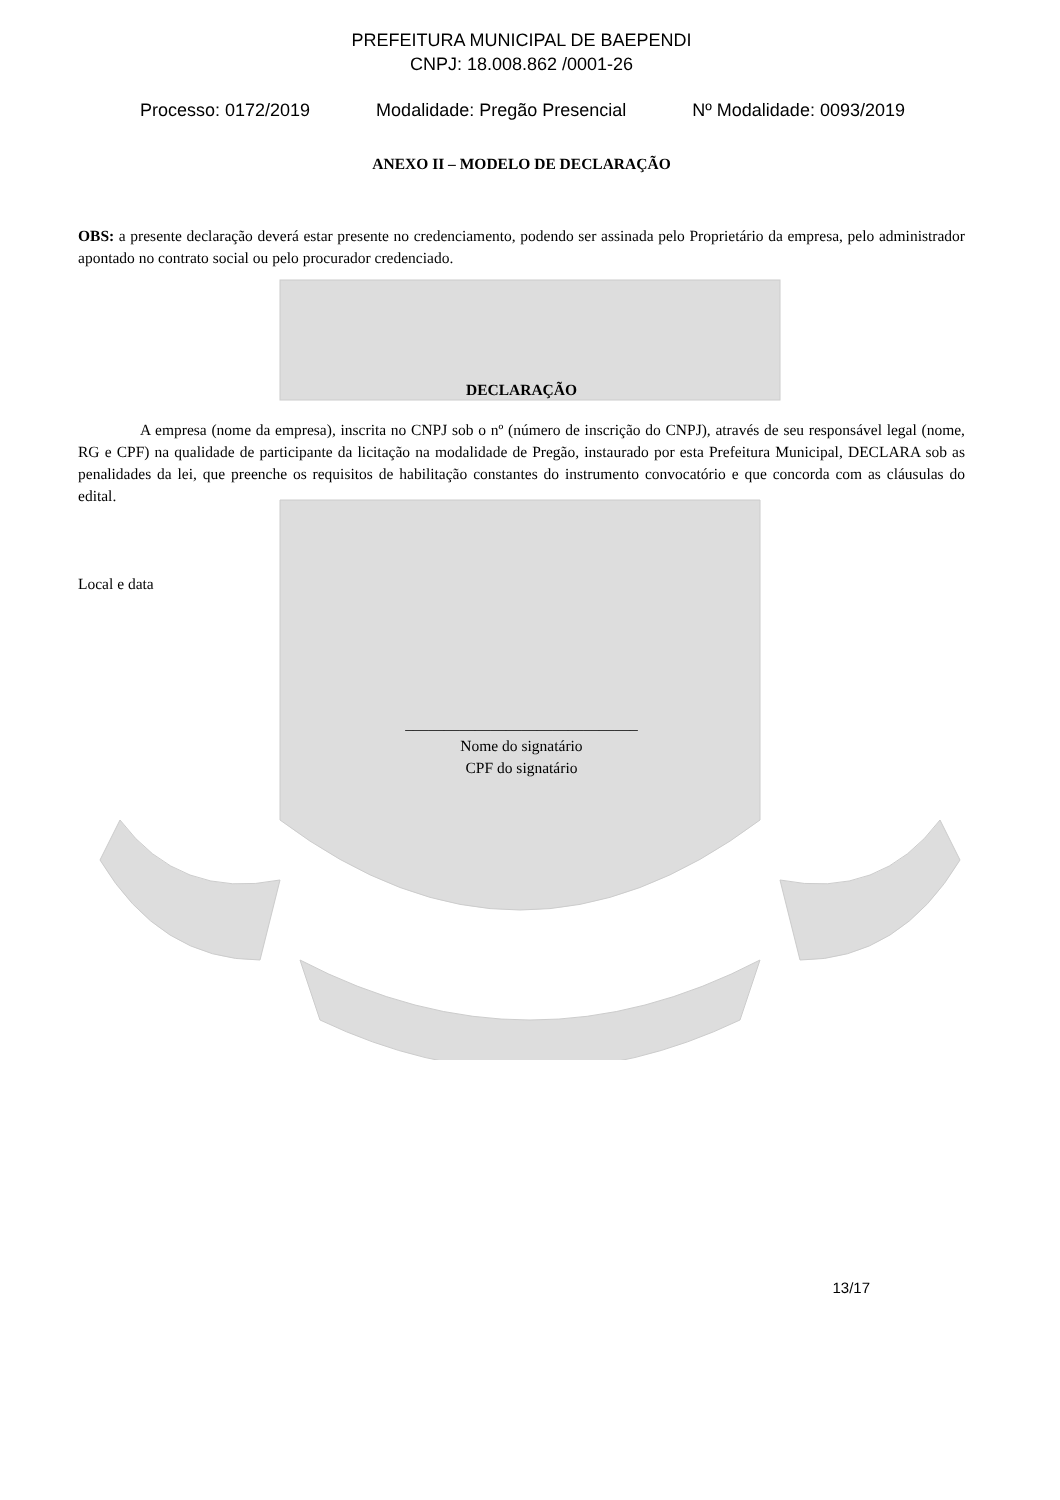PREFEITURA MUNICIPAL DE BAEPENDI
CNPJ: 18.008.862 /0001-26
Processo: 0172/2019 Modalidade: Pregão Presencial Nº Modalidade: 0093/2019
ANEXO II – MODELO DE DECLARAÇÃO
OBS: a presente declaração deverá estar presente no credenciamento, podendo ser assinada pelo Proprietário da empresa, pelo administrador apontado no contrato social ou pelo procurador credenciado.
DECLARAÇÃO
A empresa (nome da empresa), inscrita no CNPJ sob o nº (número de inscrição do CNPJ), através de seu responsável legal (nome, RG e CPF) na qualidade de participante da licitação na modalidade de Pregão, instaurado por esta Prefeitura Municipal, DECLARA sob as penalidades da lei, que preenche os requisitos de habilitação constantes do instrumento convocatório e que concorda com as cláusulas do edital.
Local e data
______________________________
Nome do signatário
CPF do signatário
13/17